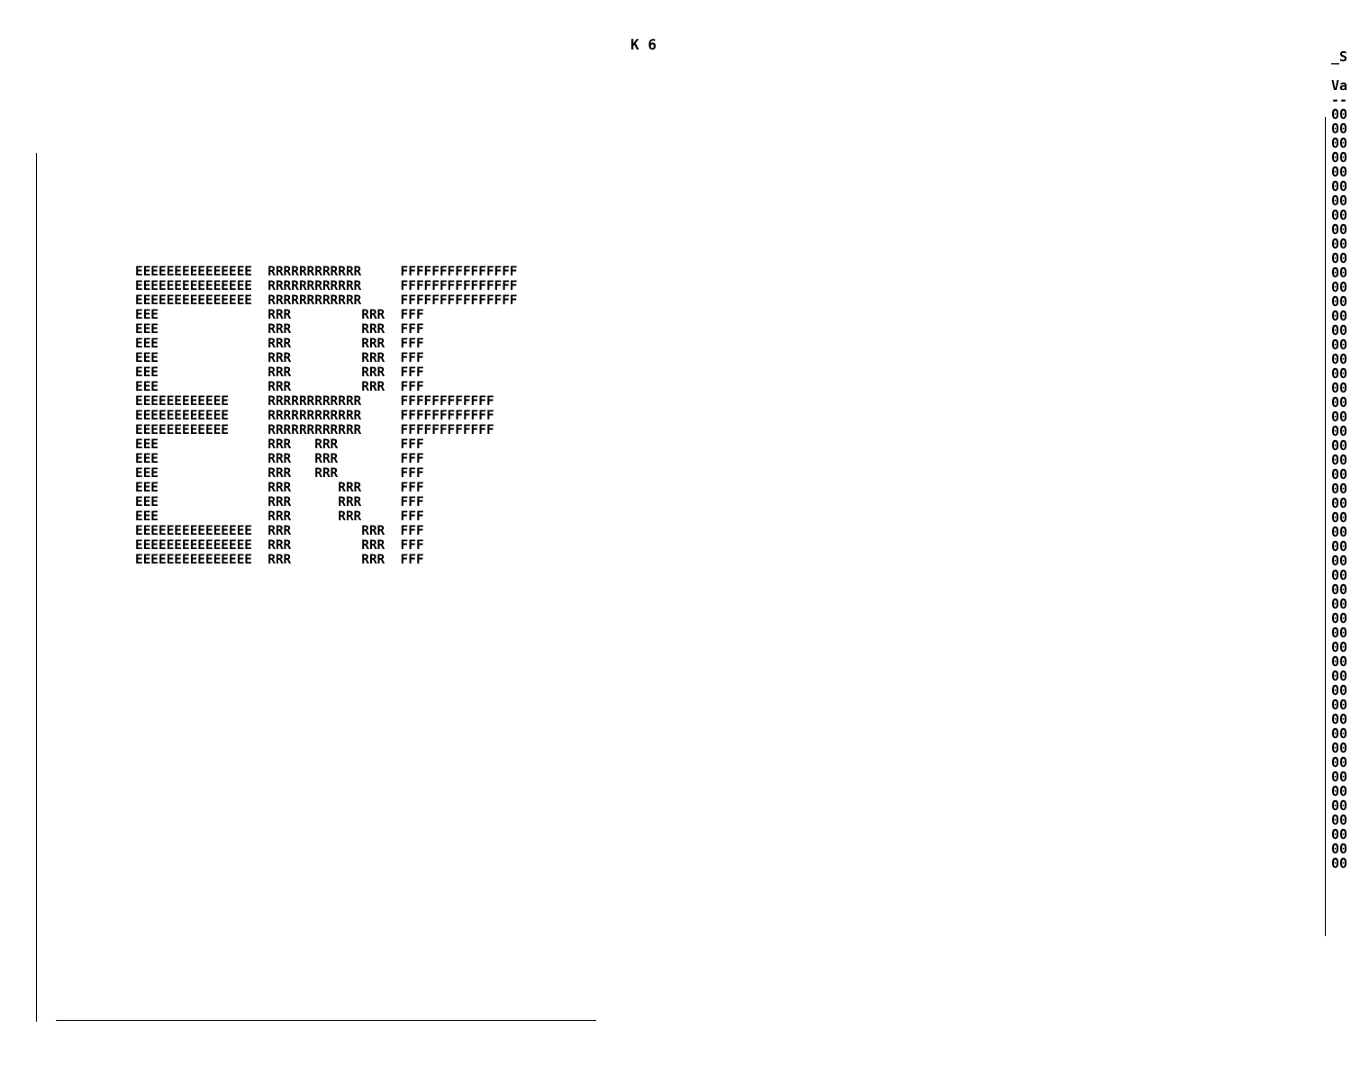K 6
EEEEEEEEEEEEEEE  RRRRRRRRRRRR     FFFFFFFFFFFFFFF
EEEEEEEEEEEEEEE  RRRRRRRRRRRR     FFFFFFFFFFFFFFF
EEEEEEEEEEEEEEE  RRRRRRRRRRRR     FFFFFFFFFFFFFFF
EEE              RRR         RRR  FFF
EEE              RRR         RRR  FFF
EEE              RRR         RRR  FFF
EEE              RRR         RRR  FFF
EEE              RRR         RRR  FFF
EEE              RRR         RRR  FFF
EEEEEEEEEEEE     RRRRRRRRRRRR     FFFFFFFFFFFF
EEEEEEEEEEEE     RRRRRRRRRRRR     FFFFFFFFFFFF
EEEEEEEEEEEE     RRRRRRRRRRRR     FFFFFFFFFFFF
EEE              RRR   RRR        FFF
EEE              RRR   RRR        FFF
EEE              RRR   RRR        FFF
EEE              RRR      RRR     FFF
EEE              RRR      RRR     FFF
EEE              RRR      RRR     FFF
EEEEEEEEEEEEEEE  RRR         RRR  FFF
EEEEEEEEEEEEEEE  RRR         RRR  FFF
EEEEEEEEEEEEEEE  RRR         RRR  FFF
_S Va -- 00 00 00 00 00 00 00 00 00 00 00 00 00 00 00 00 00 00 00 00 00 00 00 00 00 00 00 00 00 00 00 00 00 00 00 00 00 00 00 00 00 00 00 00 00 00 00 00 00 00 00 00 00